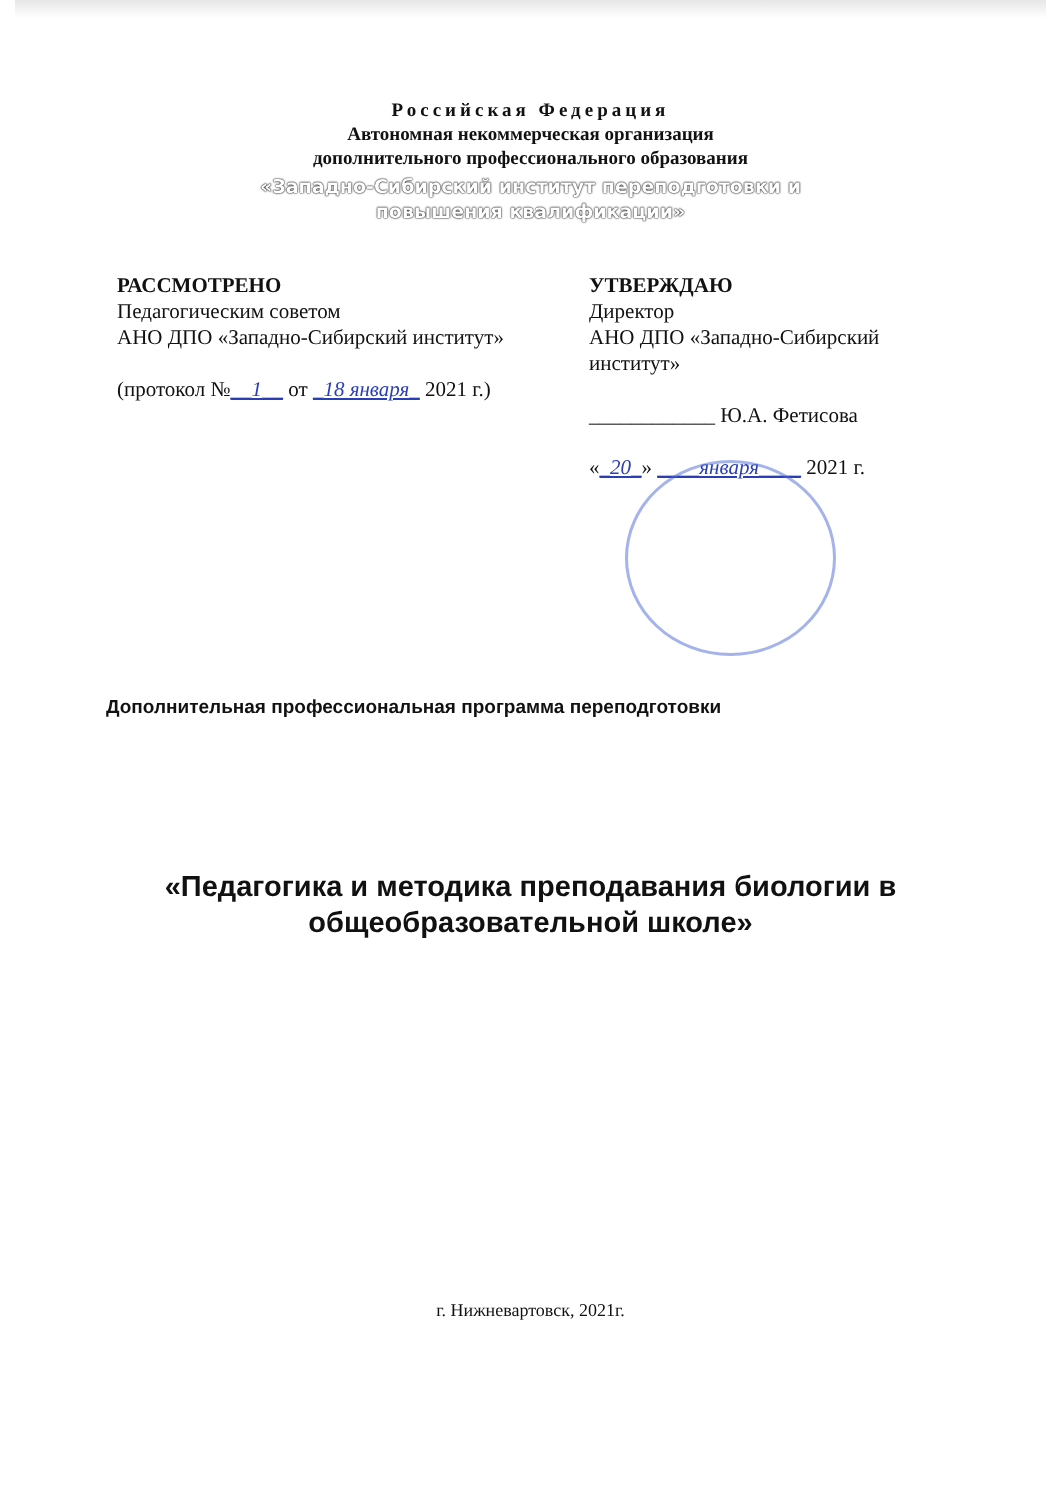Российская Федерация
Автономная некоммерческая организация
дополнительного профессионального образования
«Западно-Сибирский институт переподготовки и
повышения квалификации»
РАССМОТРЕНО
Педагогическим советом
АНО ДПО «Западно-Сибирский институт»
(протокол №__1__ от _18 января_ 2021 г.)
УТВЕРЖДАЮ
Директор
АНО ДПО «Западно-Сибирский институт»
____________ Ю.А. Фетисова
«_20_» ____января____ 2021 г.
Дополнительная профессиональная программа переподготовки
«Педагогика и методика преподавания биологии в
общеобразовательной школе»
г. Нижневартовск, 2021г.